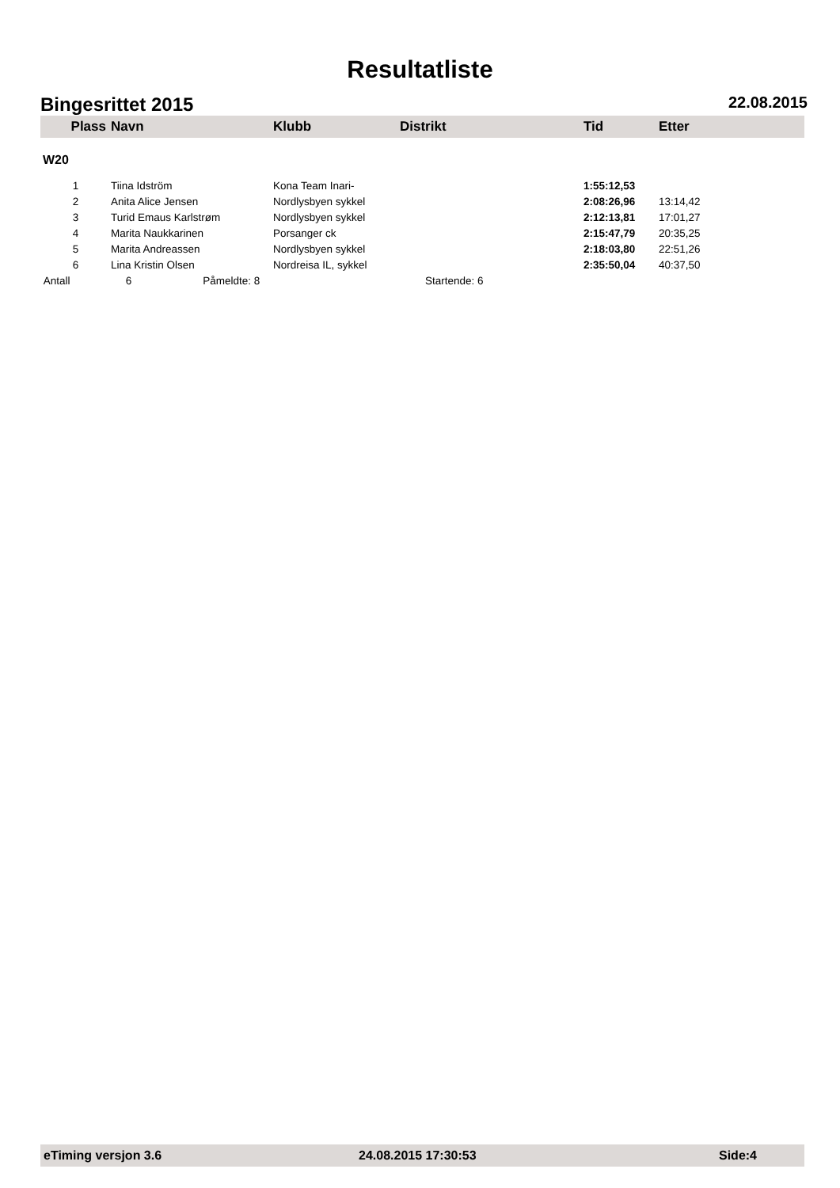Resultatliste
Bingesrittet 2015 22.08.2015
| Plass | Navn | Klubb | Distrikt | Tid | Etter |
| --- | --- | --- | --- | --- | --- |
| W20 | | | | | |
| 1 | Tiina Idström | Kona Team Inari- | | 1:55:12,53 | |
| 2 | Anita Alice Jensen | Nordlysbyen sykkel | | 2:08:26,96 | 13:14,42 |
| 3 | Turid Emaus Karlstrøm | Nordlysbyen sykkel | | 2:12:13,81 | 17:01,27 |
| 4 | Marita Naukkarinen | Porsanger ck | | 2:15:47,79 | 20:35,25 |
| 5 | Marita Andreassen | Nordlysbyen sykkel | | 2:18:03,80 | 22:51,26 |
| 6 | Lina Kristin Olsen | Nordreisa IL, sykkel | | 2:35:50,04 | 40:37,50 |
| Antall | 6 Påmeldte: 8 | | Startende: 6 | | |
eTiming versjon 3.6 24.08.2015 17:30:53 Side:4